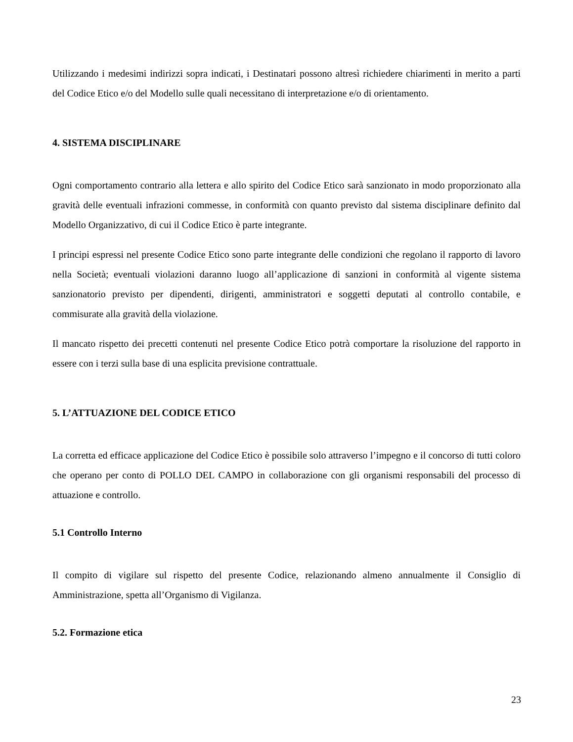Utilizzando i medesimi indirizzi sopra indicati, i Destinatari possono altresì richiedere chiarimenti in merito a parti del Codice Etico e/o del Modello sulle quali necessitano di interpretazione e/o di orientamento.
4. SISTEMA DISCIPLINARE
Ogni comportamento contrario alla lettera e allo spirito del Codice Etico sarà sanzionato in modo proporzionato alla gravità delle eventuali infrazioni commesse, in conformità con quanto previsto dal sistema disciplinare definito dal Modello Organizzativo, di cui il Codice Etico è parte integrante.
I principi espressi nel presente Codice Etico sono parte integrante delle condizioni che regolano il rapporto di lavoro nella Società; eventuali violazioni daranno luogo all’applicazione di sanzioni in conformità al vigente sistema sanzionatorio previsto per dipendenti, dirigenti, amministratori e soggetti deputati al controllo contabile, e commisurate alla gravità della violazione.
Il mancato rispetto dei precetti contenuti nel presente Codice Etico potrà comportare la risoluzione del rapporto in essere con i terzi sulla base di una esplicita previsione contrattuale.
5. L’ATTUAZIONE DEL CODICE ETICO
La corretta ed efficace applicazione del Codice Etico è possibile solo attraverso l’impegno e il concorso di tutti coloro che operano per conto di POLLO DEL CAMPO in collaborazione con gli organismi responsabili del processo di attuazione e controllo.
5.1 Controllo Interno
Il compito di vigilare sul rispetto del presente Codice, relazionando almeno annualmente il Consiglio di Amministrazione, spetta all’Organismo di Vigilanza.
5.2. Formazione etica
23